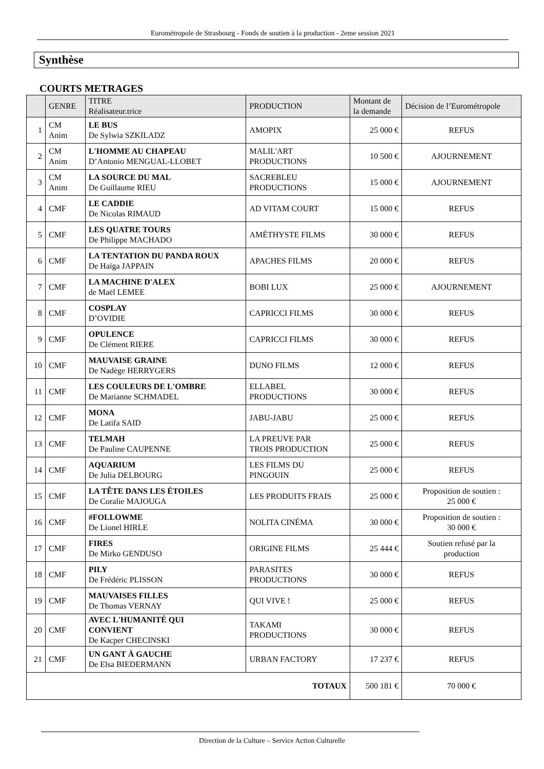Eurométropole de Strasbourg - Fonds de soutien à la production - 2eme session 2021
Synthèse
COURTS METRAGES
| | GENRE | TITRE Réalisateur.trice | PRODUCTION | Montant de la demande | Décision de l’Eurométropole |
| --- | --- | --- | --- | --- | --- |
| 1 | CM Anim | LE BUS De Sylwia SZKILADZ | AMOPIX | 25 000 € | REFUS |
| 2 | CM Anim | L'HOMME AU CHAPEAU D’Antonio MENGUAL-LLOBET | MALIL'ART PRODUCTIONS | 10 500 € | AJOURNEMENT |
| 3 | CM Anim | LA SOURCE DU MAL De Guillaume RIEU | SACREBLEU PRODUCTIONS | 15 000 € | AJOURNEMENT |
| 4 | CMF | LE CADDIE De Nicolas RIMAUD | AD VITAM COURT | 15 000 € | REFUS |
| 5 | CMF | LES QUATRE TOURS De Philippe MACHADO | AMÉTHYSTE FILMS | 30 000 € | REFUS |
| 6 | CMF | LA TENTATION DU PANDA ROUX De Haïga JAPPAIN | APACHES FILMS | 20 000 € | REFUS |
| 7 | CMF | LA MACHINE D'ALEX de Maël LEMEE | BOBI LUX | 25 000 € | AJOURNEMENT |
| 8 | CMF | COSPLAY D’OVIDIE | CAPRICCI FILMS | 30 000 € | REFUS |
| 9 | CMF | OPULENCE De Clément RIERE | CAPRICCI FILMS | 30 000 € | REFUS |
| 10 | CMF | MAUVAISE GRAINE De Nadège HERRYGERS | DUNO FILMS | 12 000 € | REFUS |
| 11 | CMF | LES COULEURS DE L'OMBRE De Marianne SCHMADEL | ELLABEL PRODUCTIONS | 30 000 € | REFUS |
| 12 | CMF | MONA De Latifa SAID | JABU-JABU | 25 000 € | REFUS |
| 13 | CMF | TELMAH De Pauline CAUPENNE | LA PREUVE PAR TROIS PRODUCTION | 25 000 € | REFUS |
| 14 | CMF | AQUARIUM De Julia DELBOURG | LES FILMS DU PINGOUIN | 25 000 € | REFUS |
| 15 | CMF | LA TÊTE DANS LES ÉTOILES De Coralie MAJOUGA | LES PRODUITS FRAIS | 25 000 € | Proposition de soutien : 25 000 € |
| 16 | CMF | #FOLLOWME De Lionel HIRLE | NOLITA CINÉMA | 30 000 € | Proposition de soutien : 30 000 € |
| 17 | CMF | FIRES De Mirko GENDUSO | ORIGINE FILMS | 25 444 € | Soutien refusé par la production |
| 18 | CMF | PILY De Frédéric PLISSON | PARASITES PRODUCTIONS | 30 000 € | REFUS |
| 19 | CMF | MAUVAISES FILLES De Thomas VERNAY | QUI VIVE ! | 25 000 € | REFUS |
| 20 | CMF | AVEC L'HUMANITÉ QUI CONVIENT De Kacper CHECINSKI | TAKAMI PRODUCTIONS | 30 000 € | REFUS |
| 21 | CMF | UN GANT À GAUCHE De Elsa BIEDERMANN | URBAN FACTORY | 17 237 € | REFUS |
| TOTAUX | | | | 500 181 € | 70 000 € |
Direction de la Culture – Service Action Culturelle